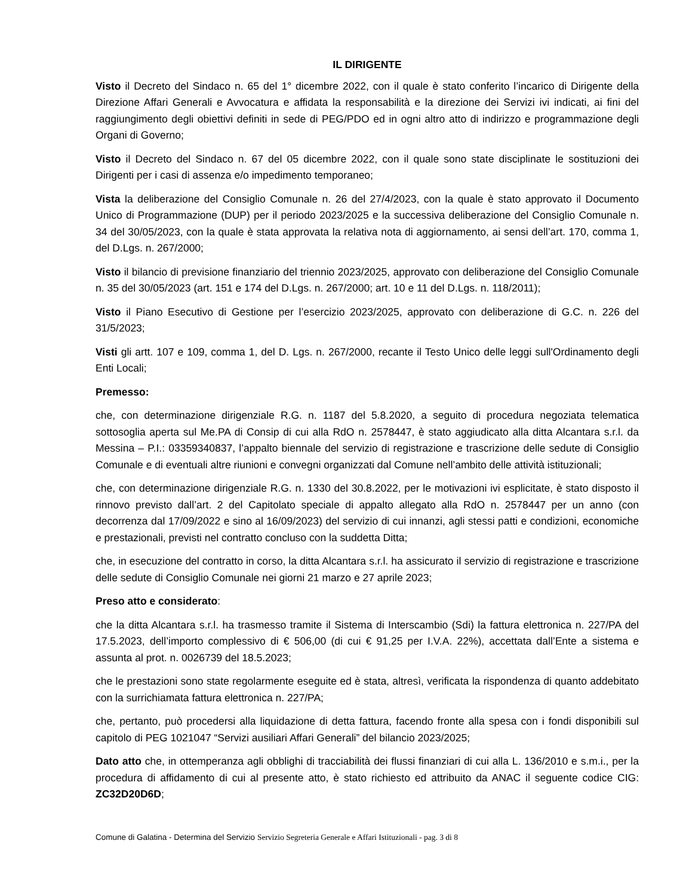IL DIRIGENTE
Visto il Decreto del Sindaco n. 65 del 1° dicembre 2022, con il quale è stato conferito l’incarico di Dirigente della Direzione Affari Generali e Avvocatura e affidata la responsabilità e la direzione dei Servizi ivi indicati, ai fini del raggiungimento degli obiettivi definiti in sede di PEG/PDO ed in ogni altro atto di indirizzo e programmazione degli Organi di Governo;
Visto il Decreto del Sindaco n. 67 del 05 dicembre 2022, con il quale sono state disciplinate le sostituzioni dei Dirigenti per i casi di assenza e/o impedimento temporaneo;
Vista la deliberazione del Consiglio Comunale n. 26 del 27/4/2023, con la quale è stato approvato il Documento Unico di Programmazione (DUP) per il periodo 2023/2025 e la successiva deliberazione del Consiglio Comunale n. 34 del 30/05/2023, con la quale è stata approvata la relativa nota di aggiornamento, ai sensi dell’art. 170, comma 1, del D.Lgs. n. 267/2000;
Visto il bilancio di previsione finanziario del triennio 2023/2025, approvato con deliberazione del Consiglio Comunale n. 35 del 30/05/2023 (art. 151 e 174 del D.Lgs. n. 267/2000; art. 10 e 11 del D.Lgs. n. 118/2011);
Visto il Piano Esecutivo di Gestione per l’esercizio 2023/2025, approvato con deliberazione di G.C. n. 226 del 31/5/2023;
Visti gli artt. 107 e 109, comma 1, del D. Lgs. n. 267/2000, recante il Testo Unico delle leggi sull'Ordinamento degli Enti Locali;
Premesso:
che, con determinazione dirigenziale R.G. n. 1187 del 5.8.2020, a seguito di procedura negoziata telematica sottosoglia aperta sul Me.PA di Consip di cui alla RdO n. 2578447, è stato aggiudicato alla ditta Alcantara s.r.l. da Messina – P.I.: 03359340837, l’appalto biennale del servizio di registrazione e trascrizione delle sedute di Consiglio Comunale e di eventuali altre riunioni e convegni organizzati dal Comune nell’ambito delle attività istituzionali;
che, con determinazione dirigenziale R.G. n. 1330 del 30.8.2022, per le motivazioni ivi esplicitate, è stato disposto il rinnovo previsto dall’art. 2 del Capitolato speciale di appalto allegato alla RdO n. 2578447 per un anno (con decorrenza dal 17/09/2022 e sino al 16/09/2023) del servizio di cui innanzi, agli stessi patti e condizioni, economiche e prestazionali, previsti nel contratto concluso con la suddetta Ditta;
che, in esecuzione del contratto in corso, la ditta Alcantara s.r.l. ha assicurato il servizio di registrazione e trascrizione delle sedute di Consiglio Comunale nei giorni 21 marzo e 27 aprile 2023;
Preso atto e considerato:
che la ditta Alcantara s.r.l. ha trasmesso tramite il Sistema di Interscambio (Sdi) la fattura elettronica n. 227/PA del 17.5.2023, dell’importo complessivo di € 506,00 (di cui € 91,25 per I.V.A. 22%), accettata dall’Ente a sistema e assunta al prot. n. 0026739 del 18.5.2023;
che le prestazioni sono state regolarmente eseguite ed è stata, altresì, verificata la rispondenza di quanto addebitato con la surrichiamata fattura elettronica n. 227/PA;
che, pertanto, può procedersi alla liquidazione di detta fattura, facendo fronte alla spesa con i fondi disponibili sul capitolo di PEG 1021047 “Servizi ausiliari Affari Generali” del bilancio 2023/2025;
Dato atto che, in ottemperanza agli obblighi di tracciabilità dei flussi finanziari di cui alla L. 136/2010 e s.m.i., per la procedura di affidamento di cui al presente atto, è stato richiesto ed attribuito da ANAC il seguente codice CIG: ZC32D20D6D;
Comune di Galatina - Determina del Servizio Servizio Segreteria Generale e Affari Istituzionali - pag. 3 di 8